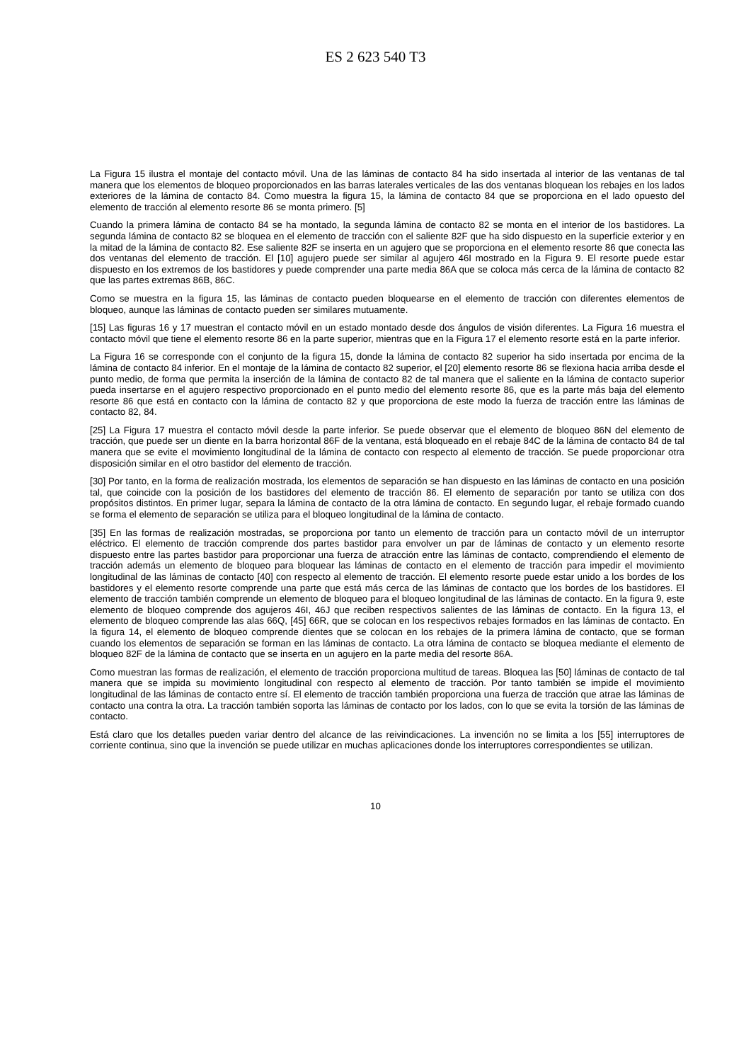ES 2 623 540 T3
La Figura 15 ilustra el montaje del contacto móvil. Una de las láminas de contacto 84 ha sido insertada al interior de las ventanas de tal manera que los elementos de bloqueo proporcionados en las barras laterales verticales de las dos ventanas bloquean los rebajes en los lados exteriores de la lámina de contacto 84. Como muestra la figura 15, la lámina de contacto 84 que se proporciona en el lado opuesto del elemento de tracción al elemento resorte 86 se monta primero. [5]
Cuando la primera lámina de contacto 84 se ha montado, la segunda lámina de contacto 82 se monta en el interior de los bastidores. La segunda lámina de contacto 82 se bloquea en el elemento de tracción con el saliente 82F que ha sido dispuesto en la superficie exterior y en la mitad de la lámina de contacto 82. Ese saliente 82F se inserta en un agujero que se proporciona en el elemento resorte 86 que conecta las dos ventanas del elemento de tracción. El [10] agujero puede ser similar al agujero 46I mostrado en la Figura 9. El resorte puede estar dispuesto en los extremos de los bastidores y puede comprender una parte media 86A que se coloca más cerca de la lámina de contacto 82 que las partes extremas 86B, 86C.
Como se muestra en la figura 15, las láminas de contacto pueden bloquearse en el elemento de tracción con diferentes elementos de bloqueo, aunque las láminas de contacto pueden ser similares mutuamente.
[15] Las figuras 16 y 17 muestran el contacto móvil en un estado montado desde dos ángulos de visión diferentes. La Figura 16 muestra el contacto móvil que tiene el elemento resorte 86 en la parte superior, mientras que en la Figura 17 el elemento resorte está en la parte inferior.
La Figura 16 se corresponde con el conjunto de la figura 15, donde la lámina de contacto 82 superior ha sido insertada por encima de la lámina de contacto 84 inferior. En el montaje de la lámina de contacto 82 superior, el [20] elemento resorte 86 se flexiona hacia arriba desde el punto medio, de forma que permita la inserción de la lámina de contacto 82 de tal manera que el saliente en la lámina de contacto superior pueda insertarse en el agujero respectivo proporcionado en el punto medio del elemento resorte 86, que es la parte más baja del elemento resorte 86 que está en contacto con la lámina de contacto 82 y que proporciona de este modo la fuerza de tracción entre las láminas de contacto 82, 84.
[25] La Figura 17 muestra el contacto móvil desde la parte inferior. Se puede observar que el elemento de bloqueo 86N del elemento de tracción, que puede ser un diente en la barra horizontal 86F de la ventana, está bloqueado en el rebaje 84C de la lámina de contacto 84 de tal manera que se evite el movimiento longitudinal de la lámina de contacto con respecto al elemento de tracción. Se puede proporcionar otra disposición similar en el otro bastidor del elemento de tracción.
[30] Por tanto, en la forma de realización mostrada, los elementos de separación se han dispuesto en las láminas de contacto en una posición tal, que coincide con la posición de los bastidores del elemento de tracción 86. El elemento de separación por tanto se utiliza con dos propósitos distintos. En primer lugar, separa la lámina de contacto de la otra lámina de contacto. En segundo lugar, el rebaje formado cuando se forma el elemento de separación se utiliza para el bloqueo longitudinal de la lámina de contacto.
[35] En las formas de realización mostradas, se proporciona por tanto un elemento de tracción para un contacto móvil de un interruptor eléctrico. El elemento de tracción comprende dos partes bastidor para envolver un par de láminas de contacto y un elemento resorte dispuesto entre las partes bastidor para proporcionar una fuerza de atracción entre las láminas de contacto, comprendiendo el elemento de tracción además un elemento de bloqueo para bloquear las láminas de contacto en el elemento de tracción para impedir el movimiento longitudinal de las láminas de contacto [40] con respecto al elemento de tracción. El elemento resorte puede estar unido a los bordes de los bastidores y el elemento resorte comprende una parte que está más cerca de las láminas de contacto que los bordes de los bastidores. El elemento de tracción también comprende un elemento de bloqueo para el bloqueo longitudinal de las láminas de contacto. En la figura 9, este elemento de bloqueo comprende dos agujeros 46I, 46J que reciben respectivos salientes de las láminas de contacto. En la figura 13, el elemento de bloqueo comprende las alas 66Q, [45] 66R, que se colocan en los respectivos rebajes formados en las láminas de contacto. En la figura 14, el elemento de bloqueo comprende dientes que se colocan en los rebajes de la primera lámina de contacto, que se forman cuando los elementos de separación se forman en las láminas de contacto. La otra lámina de contacto se bloquea mediante el elemento de bloqueo 82F de la lámina de contacto que se inserta en un agujero en la parte media del resorte 86A.
Como muestran las formas de realización, el elemento de tracción proporciona multitud de tareas. Bloquea las [50] láminas de contacto de tal manera que se impida su movimiento longitudinal con respecto al elemento de tracción. Por tanto también se impide el movimiento longitudinal de las láminas de contacto entre sí. El elemento de tracción también proporciona una fuerza de tracción que atrae las láminas de contacto una contra la otra. La tracción también soporta las láminas de contacto por los lados, con lo que se evita la torsión de las láminas de contacto.
Está claro que los detalles pueden variar dentro del alcance de las reivindicaciones. La invención no se limita a los [55] interruptores de corriente continua, sino que la invención se puede utilizar en muchas aplicaciones donde los interruptores correspondientes se utilizan.
10